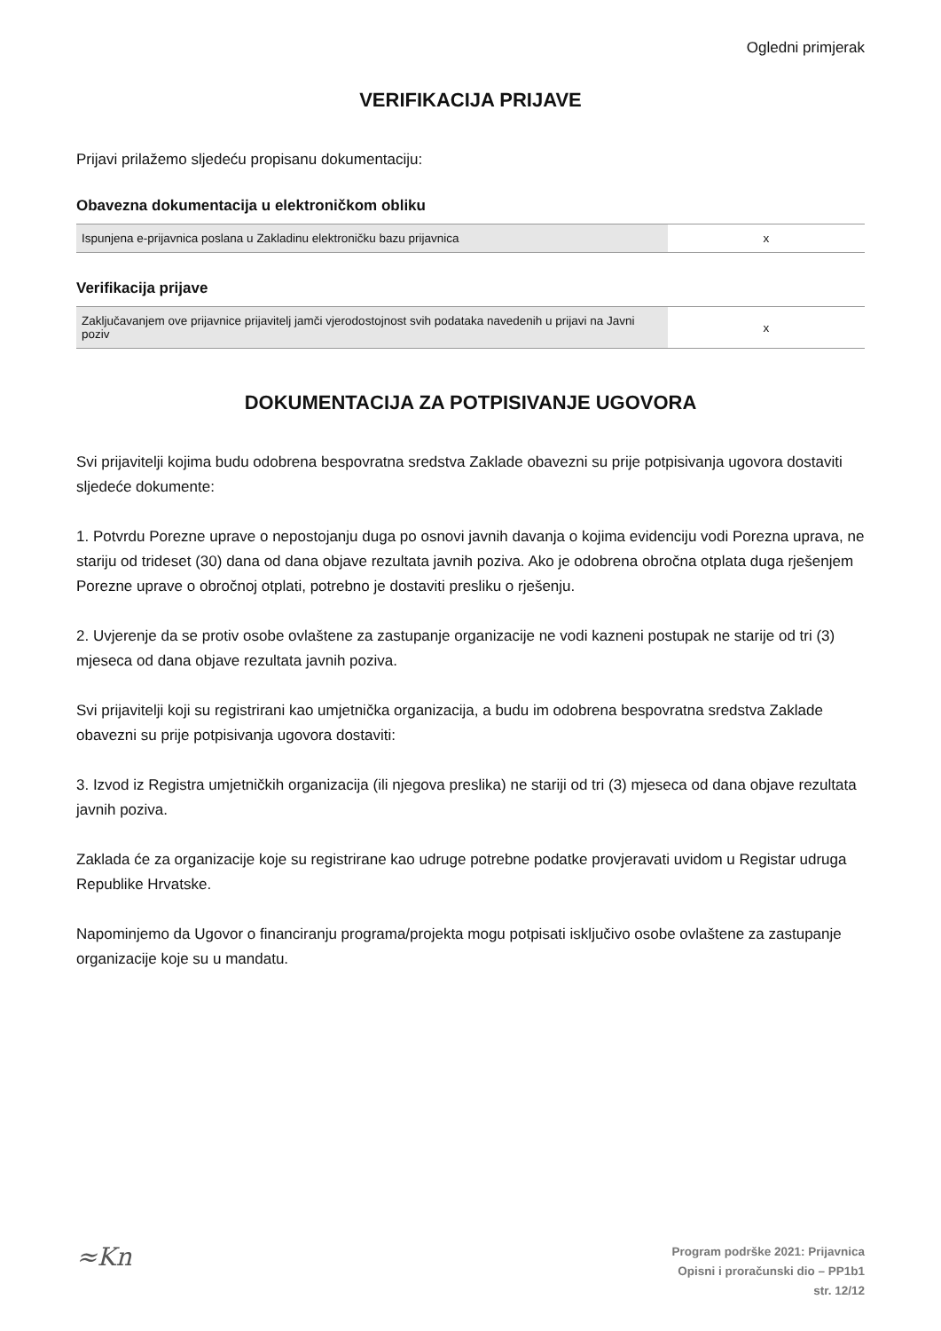Ogledni primjerak
VERIFIKACIJA PRIJAVE
Prijavi prilažemo sljedeću propisanu dokumentaciju:
Obavezna dokumentacija u elektroničkom obliku
| Ispunjena e-prijavnica poslana u Zakladinu elektroničku bazu prijavnica | x |
Verifikacija prijave
| Zaključavanjem ove prijavnice prijavitelj jamči vjerodostojnost svih podataka navedenih u prijavi na Javni poziv | x |
DOKUMENTACIJA ZA POTPISIVANJE UGOVORA
Svi prijavitelji kojima budu odobrena bespovratna sredstva Zaklade obavezni su prije potpisivanja ugovora dostaviti sljedeće dokumente:
1. Potvrdu Porezne uprave o nepostojanju duga po osnovi javnih davanja o kojima evidenciju vodi Porezna uprava, ne stariju od trideset (30) dana od dana objave rezultata javnih poziva. Ako je odobrena obročna otplata duga rješenjem Porezne uprave o obročnoj otplati, potrebno je dostaviti presliku o rješenju.
2. Uvjerenje da se protiv osobe ovlaštene za zastupanje organizacije ne vodi kazneni postupak ne starije od tri (3) mjeseca od dana objave rezultata javnih poziva.
Svi prijavitelji koji su registrirani kao umjetnička organizacija, a budu im odobrena bespovratna sredstva Zaklade obavezni su prije potpisivanja ugovora dostaviti:
3. Izvod iz Registra umjetničkih organizacija (ili njegova preslika) ne stariji od tri (3) mjeseca od dana objave rezultata javnih poziva.
Zaklada će za organizacije koje su registrirane kao udruge potrebne podatke provjeravati uvidom u Registar udruga Republike Hrvatske.
Napominjemo da Ugovor o financiranju programa/projekta mogu potpisati isključivo osobe ovlaštene za zastupanje organizacije koje su u mandatu.
≈Kn
Program podrške 2021: Prijavnica
Opisni i proračunski dio – PP1b1
str. 12/12